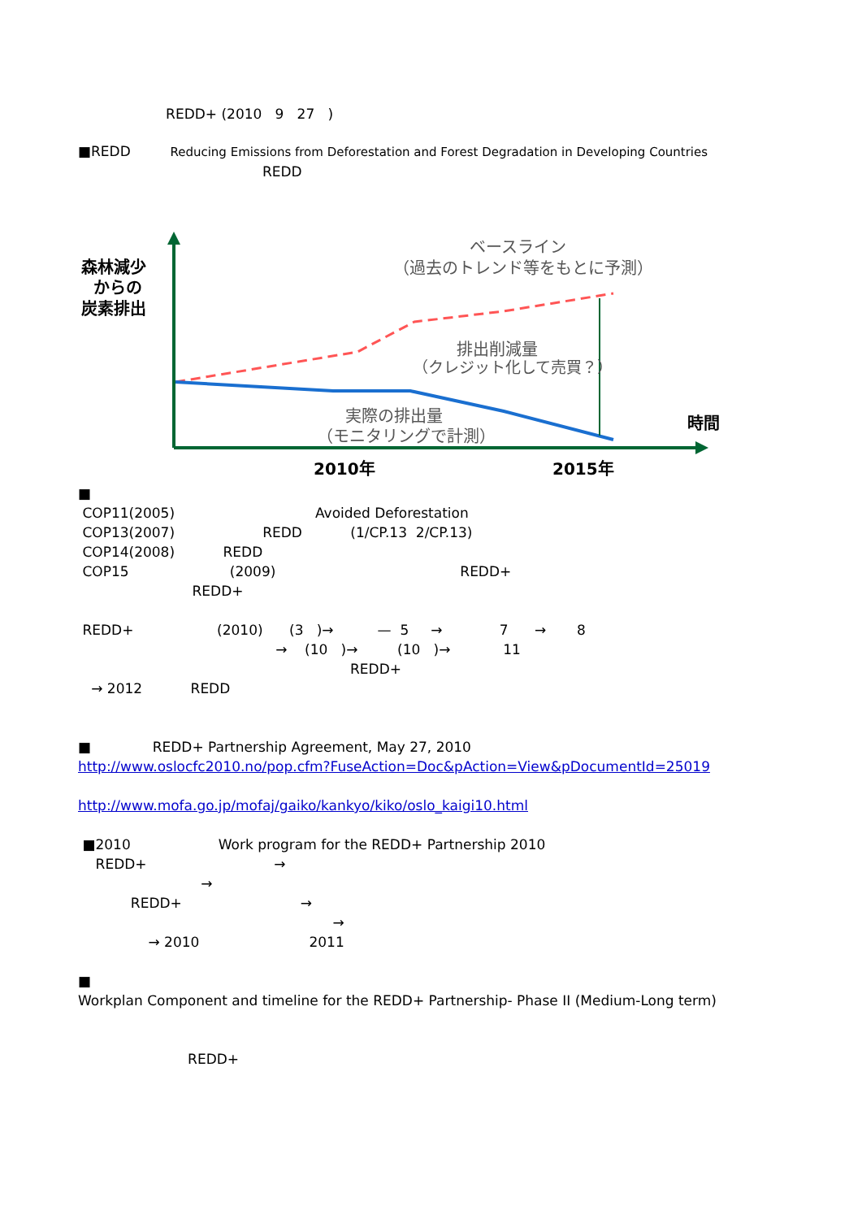REDD+ (2010 9 27 )
■REDD Reducing Emissions from Deforestation and Forest Degradation in Developing Countries
REDD
森林減少
からの
炭素排出
ベースライン
（過去のトレンド等をもとに予測）
排出削減量
（クレジット化して売買？）
実際の排出量
（モニタリングで計測）
時間
2010年
2015年
■
COP11(2005) Avoided Deforestation
COP13(2007) REDD (1/CP.13 2/CP.13)
COP14(2008) REDD
COP15 (2009) REDD+
REDD+
REDD+ (2010) (3 )→ — 5 → 7 → 8
→ (10 )→ (10 )→ 11
REDD+
→ 2012 REDD
■ REDD+ Partnership Agreement, May 27, 2010
http://www.oslocfc2010.no/pop.cfm?FuseAction=Doc&pAction=View&pDocumentId=25019
http://www.mofa.go.jp/mofaj/gaiko/kankyo/kiko/oslo_kaigi10.html
■2010 Work program for the REDD+ Partnership 2010
REDD+ →
→
REDD+ →
→
→ 2010 2011
■
Workplan Component and timeline for the REDD+ Partnership- Phase II (Medium-Long term)
REDD+